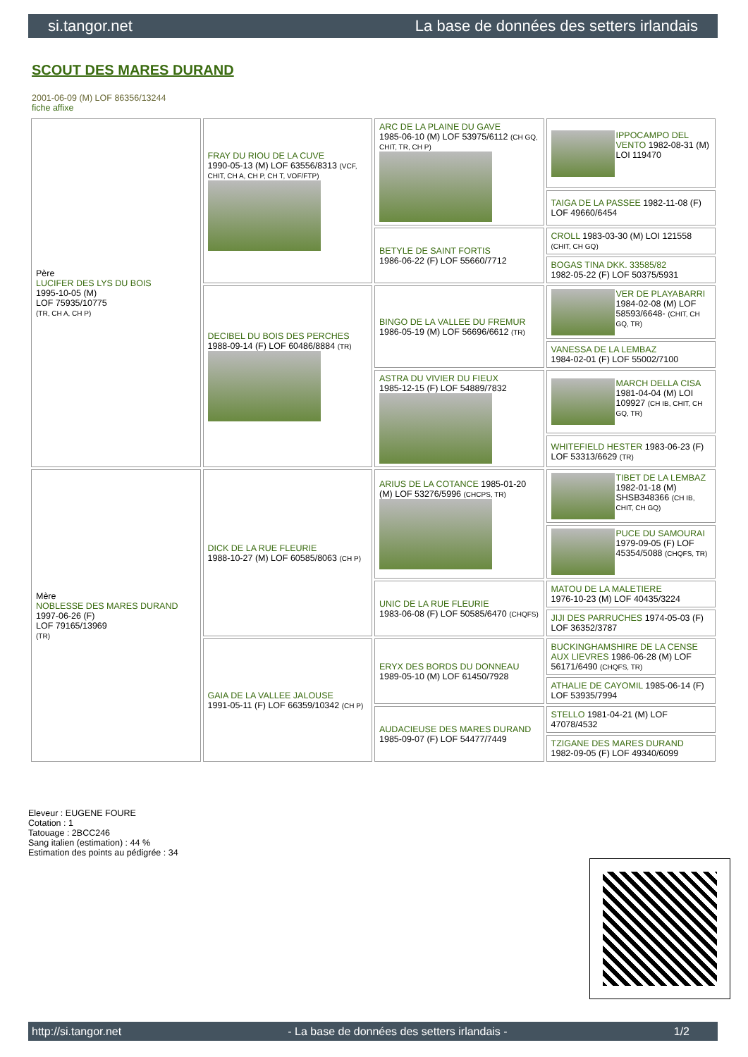si.tangor.net La base de données des setters irlandais
SCOUT DES MARES DURAND
2001-06-09 (M) LOF 86356/13244
fiche affixe
| Père LUCIFER DES LYS DU BOIS 1995-10-05 (M) LOF 75935/10775 (TR, CH A, CH P) | FRAY DU RIOU DE LA CUVE 1990-05-13 (M) LOF 63556/8313 (VCF, CHIT, CH A, CH P, CH T, VOF/FTP) | ARC DE LA PLAINE DU GAVE 1985-06-10 (M) LOF 53975/6112 (CH GQ, CHIT, TR, CH P) | IPPOCAMPO DEL VENTO 1982-08-31 (M) LOI 119470 |
| | | | TAIGA DE LA PASSEE 1982-11-08 (F) LOF 49660/6454 |
| | | BETYLE DE SAINT FORTIS 1986-06-22 (F) LOF 55660/7712 | CROLL 1983-03-30 (M) LOI 121558 (CHIT, CH GQ) |
| | | | BOGAS TINA DKK. 33585/82 1982-05-22 (F) LOF 50375/5931 |
| | DECIBEL DU BOIS DES PERCHES 1988-09-14 (F) LOF 60486/8884 (TR) | BINGO DE LA VALLEE DU FREMUR 1986-05-19 (M) LOF 56696/6612 (TR) | VER DE PLAYABARRI 1984-02-08 (M) LOF 58593/6648- (CHIT, CH GQ, TR) |
| | | | VANESSA DE LA LEMBAZ 1984-02-01 (F) LOF 55002/7100 |
| | | ASTRA DU VIVIER DU FIEUX 1985-12-15 (F) LOF 54889/7832 | MARCH DELLA CISA 1981-04-04 (M) LOI 109927 (CH IB, CHIT, CH GQ, TR) |
| | | | WHITEFIELD HESTER 1983-06-23 (F) LOF 53313/6629 (TR) |
| Mère NOBLESSE DES MARES DURAND 1997-06-26 (F) LOF 79165/13969 (TR) | DICK DE LA RUE FLEURIE 1988-10-27 (M) LOF 60585/8063 (CH P) | ARIUS DE LA COTANCE 1985-01-20 (M) LOF 53276/5996 (CHCPS, TR) | TIBET DE LA LEMBAZ 1982-01-18 (M) SHSB348366 (CH IB, CHIT, CH GQ) |
| | | | PUCE DU SAMOURAI 1979-09-05 (F) LOF 45354/5088 (CHQFS, TR) |
| | | UNIC DE LA RUE FLEURIE 1983-06-08 (F) LOF 50585/6470 (CHQFS) | MATOU DE LA MALETIERE 1976-10-23 (M) LOF 40435/3224 |
| | | | JIJI DES PARRUCHES 1974-05-03 (F) LOF 36352/3787 |
| | GAIA DE LA VALLEE JALOUSE 1991-05-11 (F) LOF 66359/10342 (CH P) | ERYX DES BORDS DU DONNEAU 1989-05-10 (M) LOF 61450/7928 | BUCKINGHAMSHIRE DE LA CENSE AUX LIEVRES 1986-06-28 (M) LOF 56171/6490 (CHQFS, TR) |
| | | | ATHALIE DE CAYOMIL 1985-06-14 (F) LOF 53935/7994 |
| | | AUDACIEUSE DES MARES DURAND 1985-09-07 (F) LOF 54477/7449 | STELLO 1981-04-21 (M) LOF 47078/4532 |
| | | | TZIGANE DES MARES DURAND 1982-09-05 (F) LOF 49340/6099 |
Eleveur : EUGENE FOURE
Cotation : 1
Tatouage : 2BCC246
Sang italien (estimation) : 44 %
Estimation des points au pédigrée : 34
http://si.tangor.net - La base de données des setters irlandais - 1/2